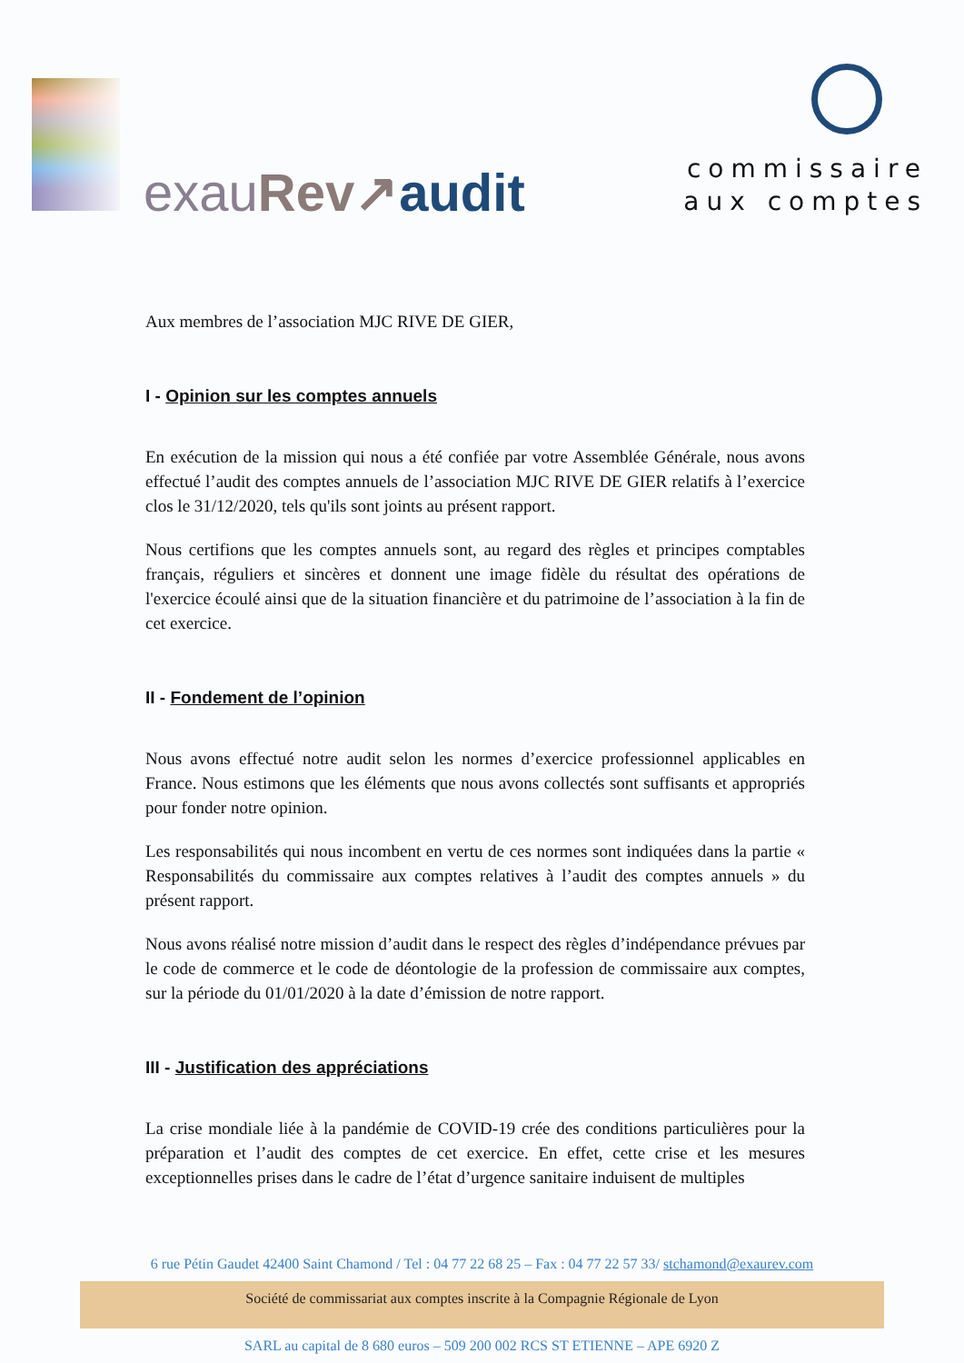exau Rev↗audit
commissaire
aux comptes
Aux membres de l’association MJC RIVE DE GIER,
I - Opinion sur les comptes annuels
En exécution de la mission qui nous a été confiée par votre Assemblée Générale, nous avons effectué l’audit des comptes annuels de l’association MJC RIVE DE GIER relatifs à l’exercice clos le 31/12/2020, tels qu'ils sont joints au présent rapport.
Nous certifions que les comptes annuels sont, au regard des règles et principes comptables français, réguliers et sincères et donnent une image fidèle du résultat des opérations de l'exercice écoulé ainsi que de la situation financière et du patrimoine de l’association à la fin de cet exercice.
II - Fondement de l’opinion
Nous avons effectué notre audit selon les normes d’exercice professionnel applicables en France. Nous estimons que les éléments que nous avons collectés sont suffisants et appropriés pour fonder notre opinion.
Les responsabilités qui nous incombent en vertu de ces normes sont indiquées dans la partie « Responsabilités du commissaire aux comptes relatives à l’audit des comptes annuels » du présent rapport.
Nous avons réalisé notre mission d’audit dans le respect des règles d’indépendance prévues par le code de commerce et le code de déontologie de la profession de commissaire aux comptes, sur la période du 01/01/2020 à la date d’émission de notre rapport.
III - Justification des appréciations
La crise mondiale liée à la pandémie de COVID-19 crée des conditions particulières pour la préparation et l’audit des comptes de cet exercice. En effet, cette crise et les mesures exceptionnelles prises dans le cadre de l’état d’urgence sanitaire induisent de multiples
6 rue Pétin Gaudet 42400 Saint Chamond / Tel : 04 77 22 68 25 – Fax : 04 77 22 57 33/ stchamond@exaurev.com
Société de commissariat aux comptes inscrite à la Compagnie Régionale de Lyon
SARL au capital de 8 680 euros – 509 200 002 RCS ST ETIENNE – APE 6920 Z